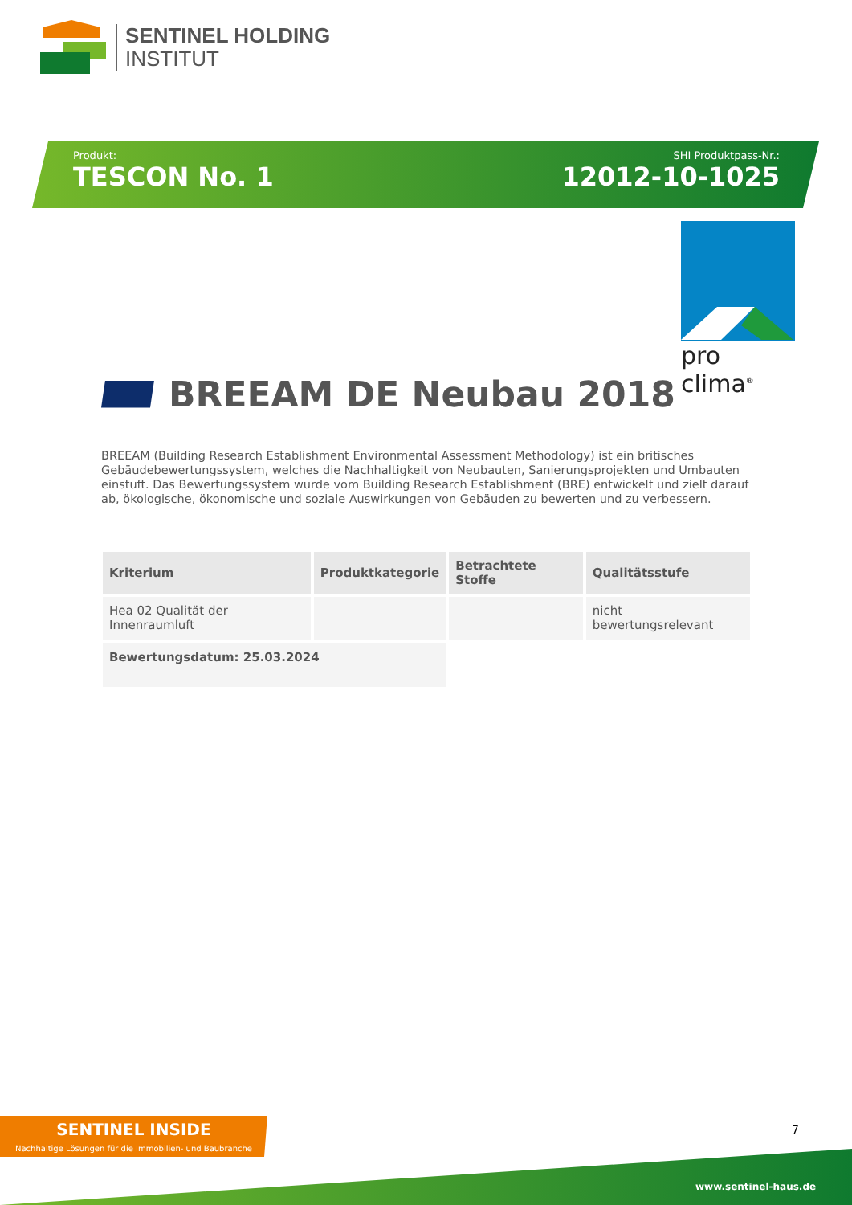SENTINEL HOLDING
INSTITUT
Produkt:
TESCON No. 1
SHI Produktpass-Nr.:
12012-10-1025
pro clima<sup>®</sup>
BREEAM DE Neubau 2018
BREEAM (Building Research Establishment Environmental Assessment Methodology) ist ein britisches Gebäudebewertungssystem, welches die Nachhaltigkeit von Neubauten, Sanierungsprojekten und Umbauten einstuft. Das Bewertungssystem wurde vom Building Research Establishment (BRE) entwickelt und zielt darauf ab, ökologische, ökonomische und soziale Auswirkungen von Gebäuden zu bewerten und zu verbessern.
| Kriterium | Produktkategorie | Betrachtete Stoffe | Qualitätsstufe |
| --- | --- | --- | --- |
| Hea 02 Qualität der Innenraumluft | | | nicht bewertungsrelevant |
| Bewertungsdatum: 25.03.2024 | | | |
SENTINEL INSIDE
Nachhaltige Lösungen für die Immobilien- und Baubranche
7
www.sentinel-haus.de